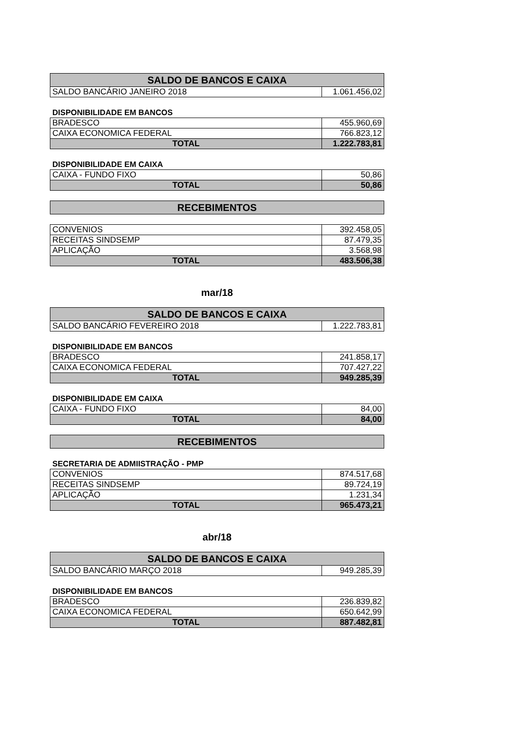| SALDO DE BANCOS E CAIXA | |
| --- | --- |
| SALDO BANCÁRIO JANEIRO 2018 | 1.061.456,02 |
DISPONIBILIDADE EM BANCOS
| BRADESCO | 455.960,69 |
| CAIXA ECONOMICA FEDERAL | 766.823,12 |
| TOTAL | 1.222.783,81 |
DISPONIBILIDADE EM CAIXA
| CAIXA - FUNDO FIXO | 50,86 |
| TOTAL | 50,86 |
| RECEBIMENTOS |
| --- |
| CONVENIOS | 392.458,05 |
| RECEITAS SINDSEMP | 87.479,35 |
| APLICAÇÃO | 3.568,98 |
| TOTAL | 483.506,38 |
mar/18
| SALDO DE BANCOS E CAIXA | |
| --- | --- |
| SALDO BANCÁRIO FEVEREIRO 2018 | 1.222.783,81 |
DISPONIBILIDADE EM BANCOS
| BRADESCO | 241.858,17 |
| CAIXA ECONOMICA FEDERAL | 707.427,22 |
| TOTAL | 949.285,39 |
DISPONIBILIDADE EM CAIXA
| CAIXA - FUNDO FIXO | 84,00 |
| TOTAL | 84,00 |
| RECEBIMENTOS |
| --- |
SECRETARIA DE ADMIISTRAÇÃO - PMP
| CONVENIOS | 874.517,68 |
| RECEITAS SINDSEMP | 89.724,19 |
| APLICAÇÃO | 1.231,34 |
| TOTAL | 965.473,21 |
abr/18
| SALDO DE BANCOS E CAIXA | |
| --- | --- |
| SALDO BANCÁRIO MARÇO 2018 | 949.285,39 |
DISPONIBILIDADE EM BANCOS
| BRADESCO | 236.839,82 |
| CAIXA ECONOMICA FEDERAL | 650.642,99 |
| TOTAL | 887.482,81 |